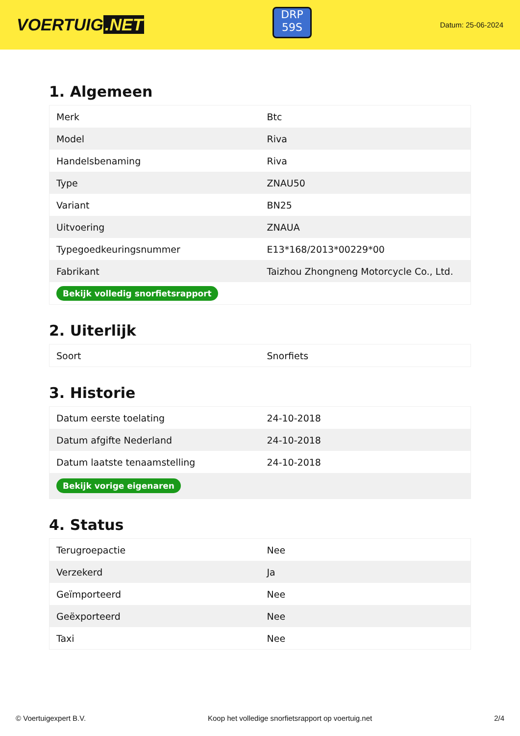VOERTUIG.NET
DRP
59S
Datum: 25-06-2024
1. Algemeen
| Merk | Btc |
| Model | Riva |
| Handelsbenaming | Riva |
| Type | ZNAU50 |
| Variant | BN25 |
| Uitvoering | ZNAUA |
| Typegoedkeuringsnummer | E13*168/2013*00229*00 |
| Fabrikant | Taizhou Zhongneng Motorcycle Co., Ltd. |
| Bekijk volledig snorfietsrapport | |
2. Uiterlijk
| Soort | Snorfiets |
3. Historie
| Datum eerste toelating | 24-10-2018 |
| Datum afgifte Nederland | 24-10-2018 |
| Datum laatste tenaamstelling | 24-10-2018 |
| Bekijk vorige eigenaren | |
4. Status
| Terugroepactie | Nee |
| Verzekerd | Ja |
| Geïmporteerd | Nee |
| Geëxporteerd | Nee |
| Taxi | Nee |
© Voertuigexpert B.V. Koop het volledige snorfietsrapport op voertuig.net 2/4